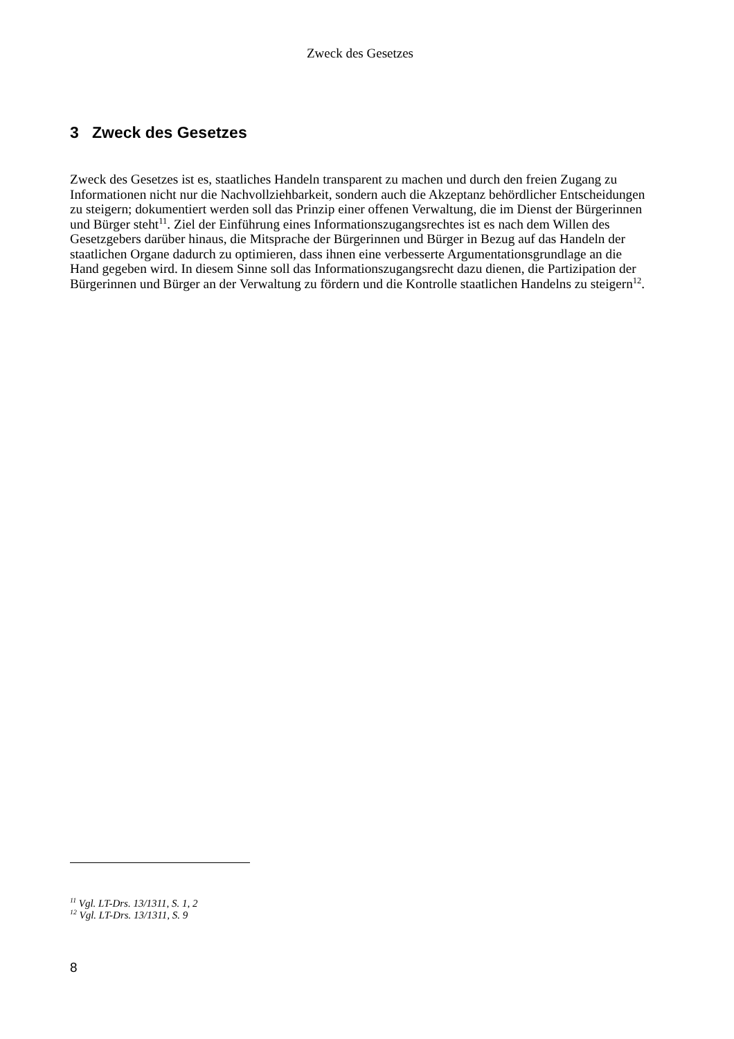Zweck des Gesetzes
3 Zweck des Gesetzes
Zweck des Gesetzes ist es, staatliches Handeln transparent zu machen und durch den freien Zugang zu Informationen nicht nur die Nachvollziehbarkeit, sondern auch die Akzeptanz behördlicher Entscheidungen zu steigern; dokumentiert werden soll das Prinzip einer offenen Verwaltung, die im Dienst der Bürgerinnen und Bürger steht<sup>11</sup>. Ziel der Einführung eines Informationszugangsrechtes ist es nach dem Willen des Gesetzgebers darüber hinaus, die Mitsprache der Bürgerinnen und Bürger in Bezug auf das Handeln der staatlichen Organe dadurch zu optimieren, dass ihnen eine verbesserte Argumentationsgrundlage an die Hand gegeben wird. In diesem Sinne soll das Informationszugangsrecht dazu dienen, die Partizipation der Bürgerinnen und Bürger an der Verwaltung zu fördern und die Kontrolle staatlichen Handelns zu steigern<sup>12</sup>.
<sup>11</sup> Vgl. LT-Drs. 13/1311, S. 1, 2
<sup>12</sup> Vgl. LT-Drs. 13/1311, S. 9
8